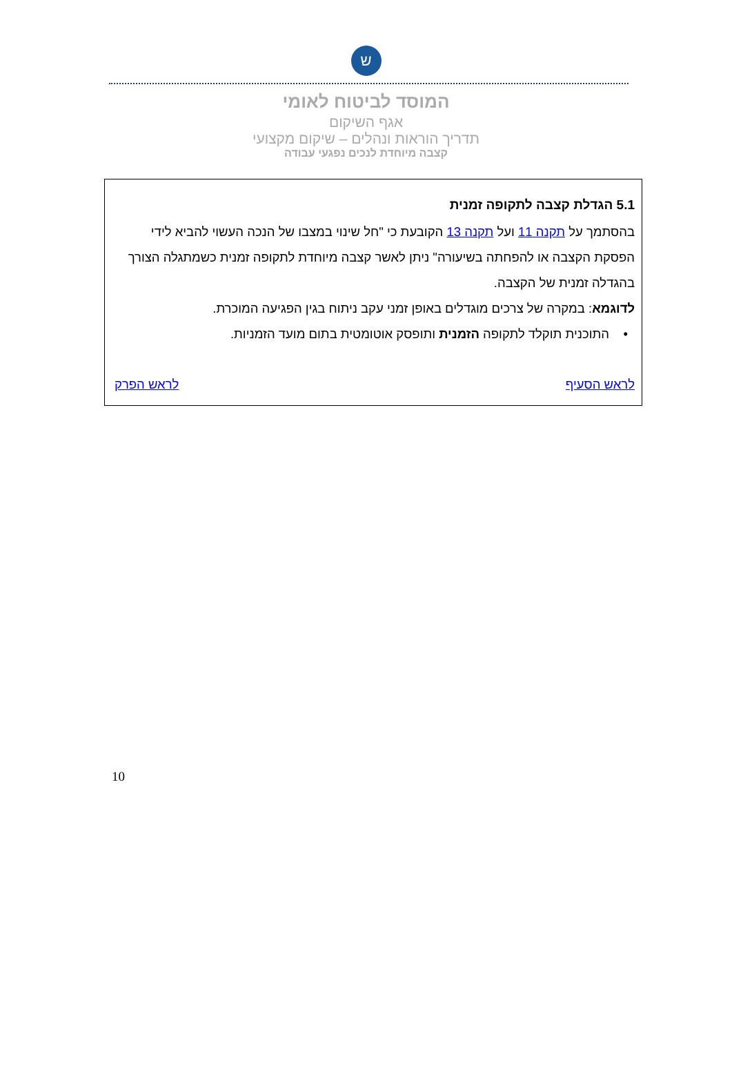ש
המוסד לביטוח לאומי
אגף השיקום
תדריך הוראות ונהלים – שיקום מקצועי
קצבה מיוחדת לנכים נפגעי עבודה
5.1 הגדלת קצבה לתקופה זמנית
בהסתמך על תקנה 11 ועל תקנה 13 הקובעת כי "חל שינוי במצבו של הנכה העשוי להביא לידי הפסקת הקצבה או להפחתה בשיעורה" ניתן לאשר קצבה מיוחדת לתקופה זמנית כשמתגלה הצורך בהגדלה זמנית של הקצבה.
לדוגמא: במקרה של צרכים מוגדלים באופן זמני עקב ניתוח בגין הפגיעה המוכרת.
• התוכנית תוקלד לתקופה הזמנית ותופסק אוטומטית בתום מועד הזמניות.
לראש הסעיף לראש הפרק
10